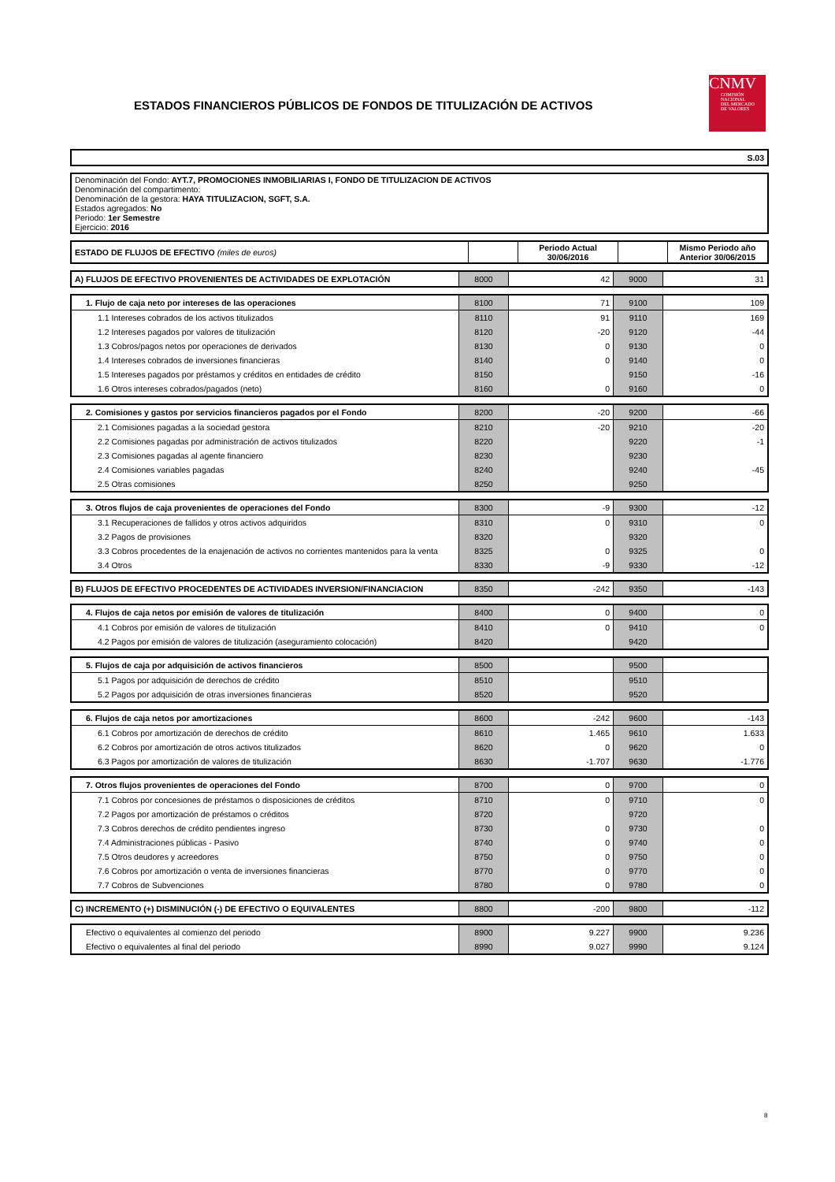ESTADOS FINANCIEROS PÚBLICOS DE FONDOS DE TITULIZACIÓN DE ACTIVOS
CNMV
COMISIÓN
NACIONAL
DEL MERCADO
DE VALORES
| S.03 |
| Denominación del Fondo: AYT.7, PROMOCIONES INMOBILIARIAS I, FONDO DE TITULIZACION DE ACTIVOS Denominación del compartimento: Denominación de la gestora: HAYA TITULIZACION, SGFT, S.A. Estados agregados: No Periodo: 1er Semestre Ejercicio: 2016 |
| ESTADO DE FLUJOS DE EFECTIVO (miles de euros) | | Periodo Actual 30/06/2016 | | Mismo Periodo año Anterior 30/06/2015 |
| A) FLUJOS DE EFECTIVO PROVENIENTES DE ACTIVIDADES DE EXPLOTACIÓN | 8000 | 42 | 9000 | 31 |
| 1. Flujo de caja neto por intereses de las operaciones | 8100 | 71 | 9100 | 109 |
| 1.1 Intereses cobrados de los activos titulizados | 8110 | 91 | 9110 | 169 |
| 1.2 Intereses pagados por valores de titulización | 8120 | -20 | 9120 | -44 |
| 1.3 Cobros/pagos netos por operaciones de derivados | 8130 | 0 | 9130 | 0 |
| 1.4 Intereses cobrados de inversiones financieras | 8140 | 0 | 9140 | 0 |
| 1.5 Intereses pagados por préstamos y créditos en entidades de crédito | 8150 | | 9150 | -16 |
| 1.6 Otros intereses cobrados/pagados (neto) | 8160 | 0 | 9160 | 0 |
| 2. Comisiones y gastos por servicios financieros pagados por el Fondo | 8200 | -20 | 9200 | -66 |
| 2.1 Comisiones pagadas a la sociedad gestora | 8210 | -20 | 9210 | -20 |
| 2.2 Comisiones pagadas por administración de activos titulizados | 8220 | | 9220 | -1 |
| 2.3 Comisiones pagadas al agente financiero | 8230 | | 9230 | |
| 2.4 Comisiones variables pagadas | 8240 | | 9240 | -45 |
| 2.5 Otras comisiones | 8250 | | 9250 | |
| 3. Otros flujos de caja provenientes de operaciones del Fondo | 8300 | -9 | 9300 | -12 |
| 3.1 Recuperaciones de fallidos y otros activos adquiridos | 8310 | 0 | 9310 | 0 |
| 3.2 Pagos de provisiones | 8320 | | 9320 | |
| 3.3 Cobros procedentes de la enajenación de activos no corrientes mantenidos para la venta | 8325 | 0 | 9325 | 0 |
| 3.4 Otros | 8330 | -9 | 9330 | -12 |
| B) FLUJOS DE EFECTIVO PROCEDENTES DE ACTIVIDADES INVERSION/FINANCIACION | 8350 | -242 | 9350 | -143 |
| 4. Flujos de caja netos por emisión de valores de titulización | 8400 | 0 | 9400 | 0 |
| 4.1 Cobros por emisión de valores de titulización | 8410 | 0 | 9410 | 0 |
| 4.2 Pagos por emisión de valores de titulización (aseguramiento colocación) | 8420 | | 9420 | |
| 5. Flujos de caja por adquisición de activos financieros | 8500 | | 9500 | |
| 5.1 Pagos por adquisición de derechos de crédito | 8510 | | 9510 | |
| 5.2 Pagos por adquisición de otras inversiones financieras | 8520 | | 9520 | |
| 6. Flujos de caja netos por amortizaciones | 8600 | -242 | 9600 | -143 |
| 6.1 Cobros por amortización de derechos de crédito | 8610 | 1.465 | 9610 | 1.633 |
| 6.2 Cobros por amortización de otros activos titulizados | 8620 | 0 | 9620 | 0 |
| 6.3 Pagos por amortización de valores de titulización | 8630 | -1.707 | 9630 | -1.776 |
| 7. Otros flujos provenientes de operaciones del Fondo | 8700 | 0 | 9700 | 0 |
| 7.1 Cobros por concesiones de préstamos o disposiciones de créditos | 8710 | 0 | 9710 | 0 |
| 7.2 Pagos por amortización de préstamos o créditos | 8720 | | 9720 | |
| 7.3 Cobros derechos de crédito pendientes ingreso | 8730 | 0 | 9730 | 0 |
| 7.4 Administraciones públicas - Pasivo | 8740 | 0 | 9740 | 0 |
| 7.5 Otros deudores y acreedores | 8750 | 0 | 9750 | 0 |
| 7.6 Cobros por amortización o venta de inversiones financieras | 8770 | 0 | 9770 | 0 |
| 7.7 Cobros de Subvenciones | 8780 | 0 | 9780 | 0 |
| C) INCREMENTO (+) DISMINUCIÓN (-) DE EFECTIVO O EQUIVALENTES | 8800 | -200 | 9800 | -112 |
| Efectivo o equivalentes al comienzo del periodo | 8900 | 9.227 | 9900 | 9.236 |
| Efectivo o equivalentes al final del periodo | 8990 | 9.027 | 9990 | 9.124 |
8